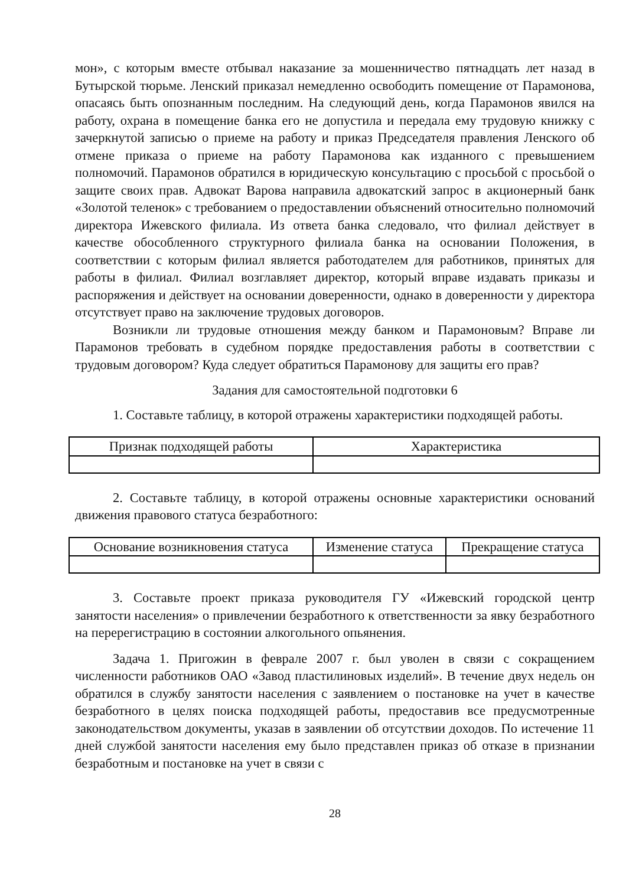мон», с которым вместе отбывал наказание за мошенничество пятнадцать лет назад в Бутырской тюрьме. Ленский приказал немедленно освободить помещение от Парамонова, опасаясь быть опознанным последним. На следующий день, когда Парамонов явился на работу, охрана в помещение банка его не допустила и передала ему трудовую книжку с зачеркнутой записью о приеме на работу и приказ Председателя правления Ленского об отмене приказа о приеме на работу Парамонова как изданного с превышением полномочий. Парамонов обратился в юридическую консультацию с просьбой с просьбой о защите своих прав. Адвокат Варова направила адвокатский запрос в акционерный банк «Золотой теленок» с требованием о предоставлении объяснений относительно полномочий директора Ижевского филиала. Из ответа банка следовало, что филиал действует в качестве обособленного структурного филиала банка на основании Положения, в соответствии с которым филиал является работодателем для работников, принятых для работы в филиал. Филиал возглавляет директор, который вправе издавать приказы и распоряжения и действует на основании доверенности, однако в доверенности у директора отсутствует право на заключение трудовых договоров.
Возникли ли трудовые отношения между банком и Парамоновым? Вправе ли Парамонов требовать в судебном порядке предоставления работы в соответствии с трудовым договором? Куда следует обратиться Парамонову для защиты его прав?
Задания для самостоятельной подготовки 6
1. Составьте таблицу, в которой отражены характеристики подходящей работы.
| Признак подходящей работы | Характеристика |
| --- | --- |
2. Составьте таблицу, в которой отражены основные характеристики оснований движения правового статуса безработного:
| Основание возникновения статуса | Изменение статуса | Прекращение статуса |
| --- | --- | --- |
3. Составьте проект приказа руководителя ГУ «Ижевский городской центр занятости населения» о привлечении безработного к ответственности за явку безработного на перерегистрацию в состоянии алкогольного опьянения.
Задача 1. Пригожин в феврале 2007 г. был уволен в связи с сокращением численности работников ОАО «Завод пластилиновых изделий». В течение двух недель он обратился в службу занятости населения с заявлением о постановке на учет в качестве безработного в целях поиска подходящей работы, предоставив все предусмотренные законодательством документы, указав в заявлении об отсутствии доходов. По истечение 11 дней службой занятости населения ему было представлен приказ об отказе в признании безработным и постановке на учет в связи с
28